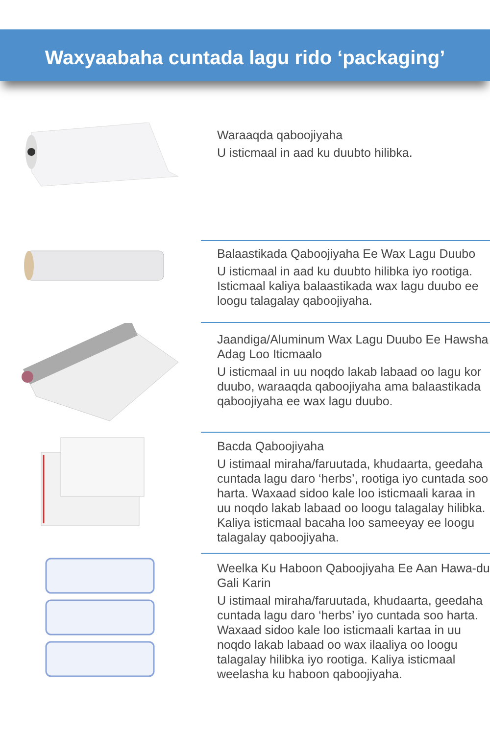Waxyaabaha cuntada lagu rido ‘packaging’
Waraaqda qaboojiyaha
U isticmaal in aad ku duubto hilibka.
Balaastikada Qaboojiyaha Ee Wax Lagu Duubo
U isticmaal in aad ku duubto hilibka iyo rootiga. Isticmaal kaliya balaastikada wax lagu duubo ee loogu talagalay qaboojiyaha.
Jaandiga/Aluminum Wax Lagu Duubo Ee Hawsha Adag Loo Iticmaalo
U isticmaal in uu noqdo lakab labaad oo lagu kor duubo, waraaqda qaboojiyaha ama balaastikada qaboojiyaha ee wax lagu duubo.
Bacda Qaboojiyaha
U istimaal miraha/faruutada, khudaarta, geedaha cuntada lagu daro ‘herbs’, rootiga iyo cuntada soo harta. Waxaad sidoo kale loo isticmaali karaa in uu noqdo lakab labaad oo loogu talagalay hilibka. Kaliya isticmaal bacaha loo sameeyay ee loogu talagalay qaboojiyaha.
Weelka Ku Haboon Qaboojiyaha Ee Aan Hawa-du Gali Karin
U istimaal miraha/faruutada, khudaarta, geedaha cuntada lagu daro ‘herbs’ iyo cuntada soo harta. Waxaad sidoo kale loo isticmaali kartaa in uu noqdo lakab labaad oo wax ilaaliya oo loogu talagalay hilibka iyo rootiga. Kaliya isticmaal weelasha ku haboon qaboojiyaha.